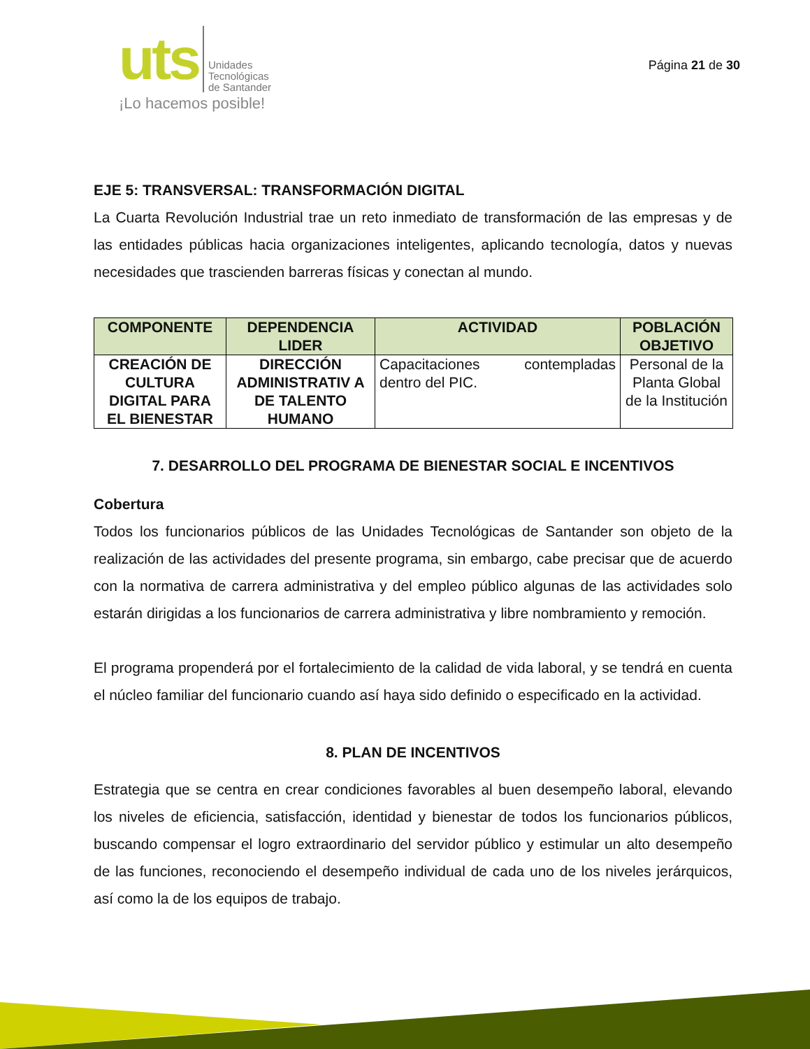uts Unidades
Tecnológicas
de Santander
¡Lo hacemos posible!
Página 21 de 30
EJE 5: TRANSVERSAL: TRANSFORMACIÓN DIGITAL
La Cuarta Revolución Industrial trae un reto inmediato de transformación de las empresas y de las entidades públicas hacia organizaciones inteligentes, aplicando tecnología, datos y nuevas necesidades que trascienden barreras físicas y conectan al mundo.
| COMPONENTE | DEPENDENCIA LIDER | ACTIVIDAD | POBLACIÓN OBJETIVO |
| --- | --- | --- | --- |
| CREACIÓN DE CULTURA DIGITAL PARA EL BIENESTAR | DIRECCIÓN ADMINISTRATIV A DE TALENTO HUMANO | Capacitaciones contempladas dentro del PIC. | Personal de la Planta Global de la Institución |
7. DESARROLLO DEL PROGRAMA DE BIENESTAR SOCIAL E INCENTIVOS
Cobertura
Todos los funcionarios públicos de las Unidades Tecnológicas de Santander son objeto de la realización de las actividades del presente programa, sin embargo, cabe precisar que de acuerdo con la normativa de carrera administrativa y del empleo público algunas de las actividades solo estarán dirigidas a los funcionarios de carrera administrativa y libre nombramiento y remoción.
El programa propenderá por el fortalecimiento de la calidad de vida laboral, y se tendrá en cuenta el núcleo familiar del funcionario cuando así haya sido definido o especificado en la actividad.
8. PLAN DE INCENTIVOS
Estrategia que se centra en crear condiciones favorables al buen desempeño laboral, elevando los niveles de eficiencia, satisfacción, identidad y bienestar de todos los funcionarios públicos, buscando compensar el logro extraordinario del servidor público y estimular un alto desempeño de las funciones, reconociendo el desempeño individual de cada uno de los niveles jerárquicos, así como la de los equipos de trabajo.